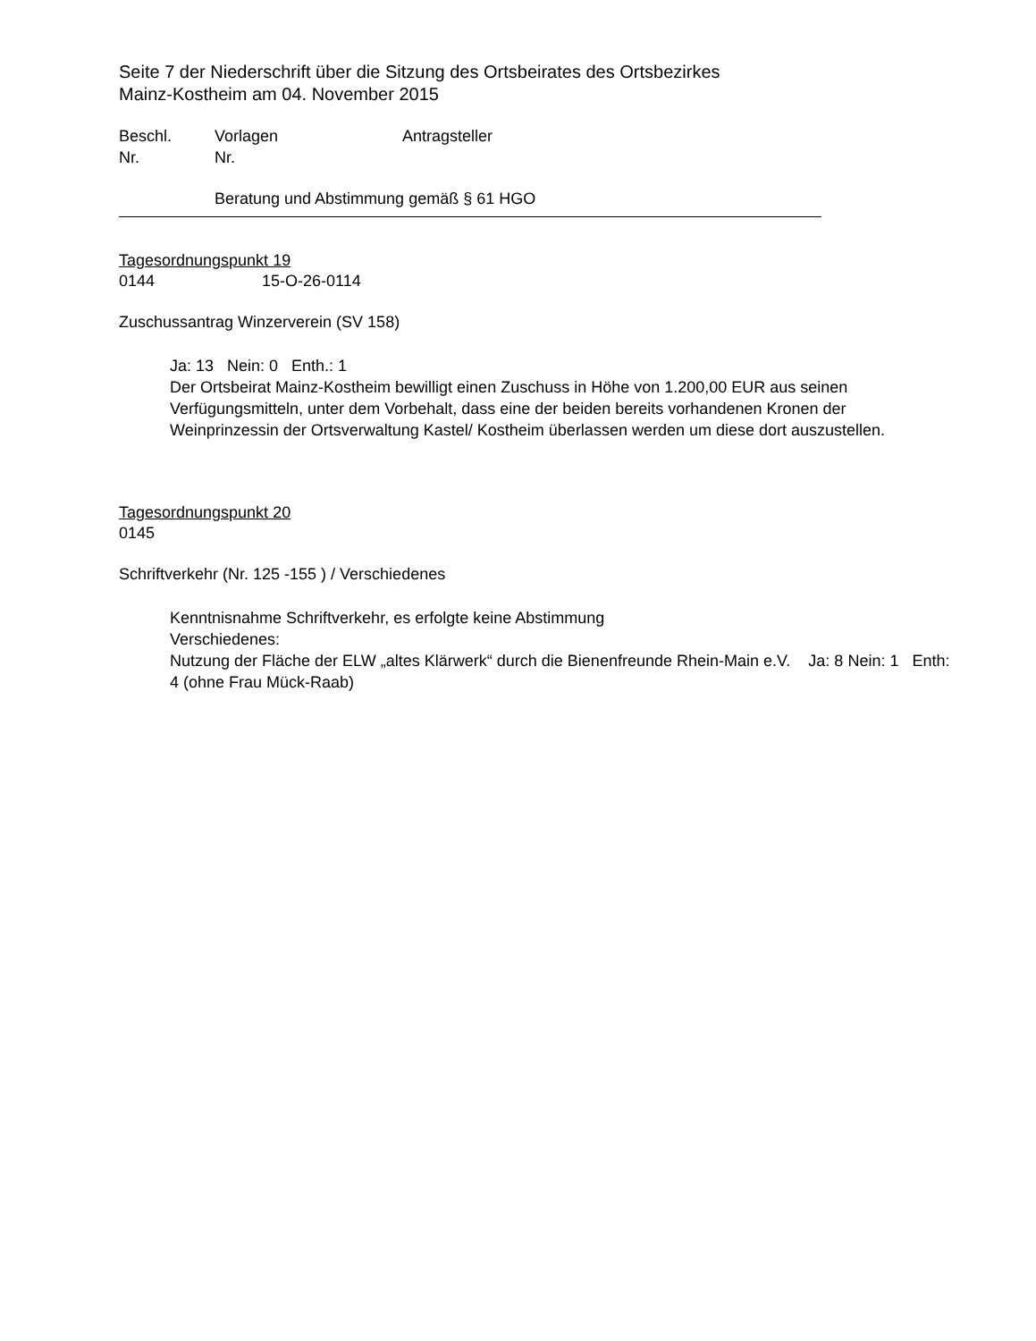Seite 7 der Niederschrift über die Sitzung des Ortsbeirates des Ortsbezirkes
Mainz-Kostheim am 04. November 2015
Beschl. Vorlagen Antragsteller
Nr. Nr.
Beratung und Abstimmung gemäß § 61 HGO
Tagesordnungspunkt 19
0144 15-O-26-0114
Zuschussantrag Winzerverein (SV 158)
Ja: 13 Nein: 0 Enth.: 1
Der Ortsbeirat Mainz-Kostheim bewilligt einen Zuschuss in Höhe von 1.200,00 EUR aus seinen Verfügungsmitteln, unter dem Vorbehalt, dass eine der beiden bereits vorhandenen Kronen der Weinprinzessin der Ortsverwaltung Kastel/ Kostheim überlassen werden um diese dort auszustellen.
Tagesordnungspunkt 20
0145
Schriftverkehr (Nr. 125 -155 ) / Verschiedenes
Kenntnisnahme Schriftverkehr, es erfolgte keine Abstimmung
Verschiedenes:
Nutzung der Fläche der ELW „altes Klärwerk“ durch die Bienenfreunde Rhein-Main e.V. Ja: 8 Nein: 1 Enth: 4 (ohne Frau Mück-Raab)